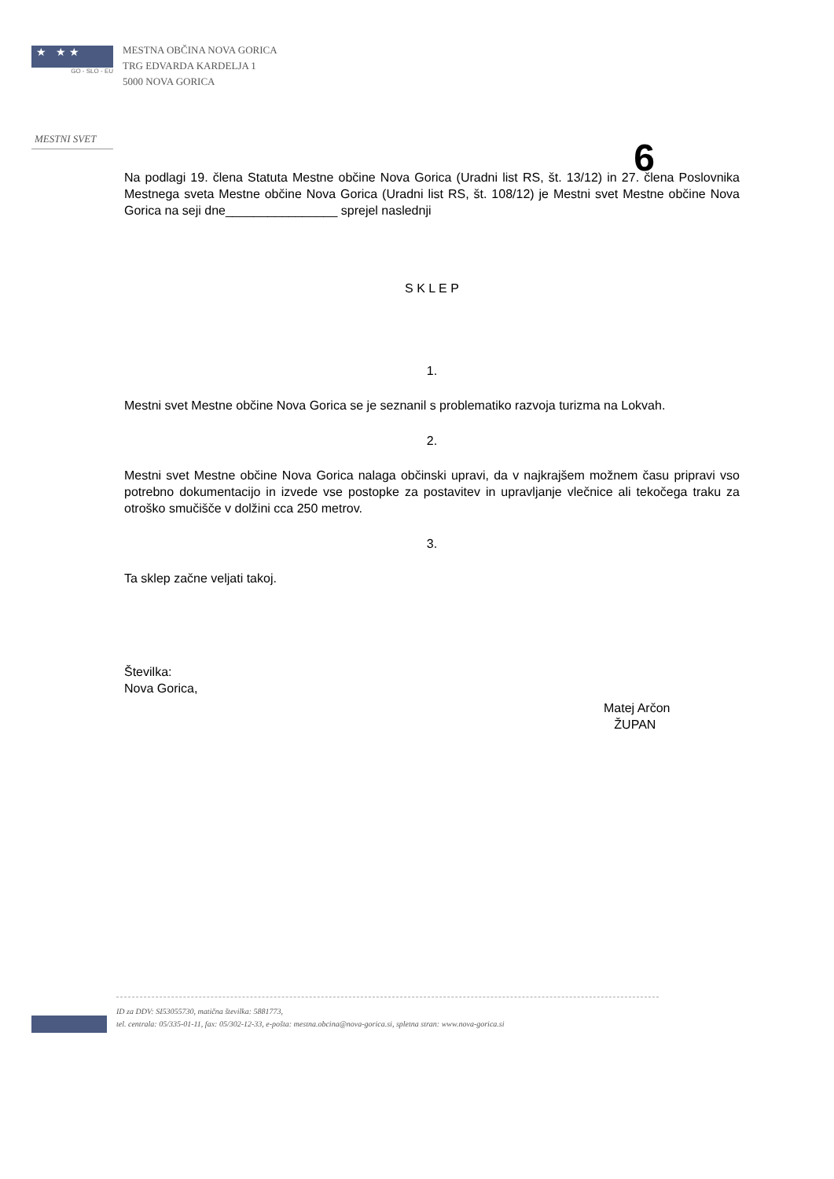★ ★ ★
GO - SLO - EU
MESTNI SVET
MESTNA OBČINA NOVA GORICA
TRG EDVARDA KARDELJA 1
5000 NOVA GORICA
6
Na podlagi 19. člena Statuta Mestne občine Nova Gorica (Uradni list RS, št. 13/12) in 27. člena Poslovnika Mestnega sveta Mestne občine Nova Gorica (Uradni list RS, št. 108/12) je Mestni svet Mestne občine Nova Gorica na seji dne________________ sprejel naslednji
S K L E P
1.
Mestni svet Mestne občine Nova Gorica se je seznanil s problematiko razvoja turizma na Lokvah.
2.
Mestni svet Mestne občine Nova Gorica nalaga občinski upravi, da v najkrajšem možnem času pripravi vso potrebno dokumentacijo in izvede vse postopke za postavitev in upravljanje vlečnice ali tekočega traku za otroško smučišče v dolžini cca 250 metrov.
3.
Ta sklep začne veljati takoj.
Številka:
Nova Gorica,
Matej Arčon
ŽUPAN
ID za DDV: SI53055730, matična številka: 5881773,
tel. centrala: 05/335-01-11, fax: 05/302-12-33, e-pošta: mestna.obcina@nova-gorica.si, spletna stran: www.nova-gorica.si